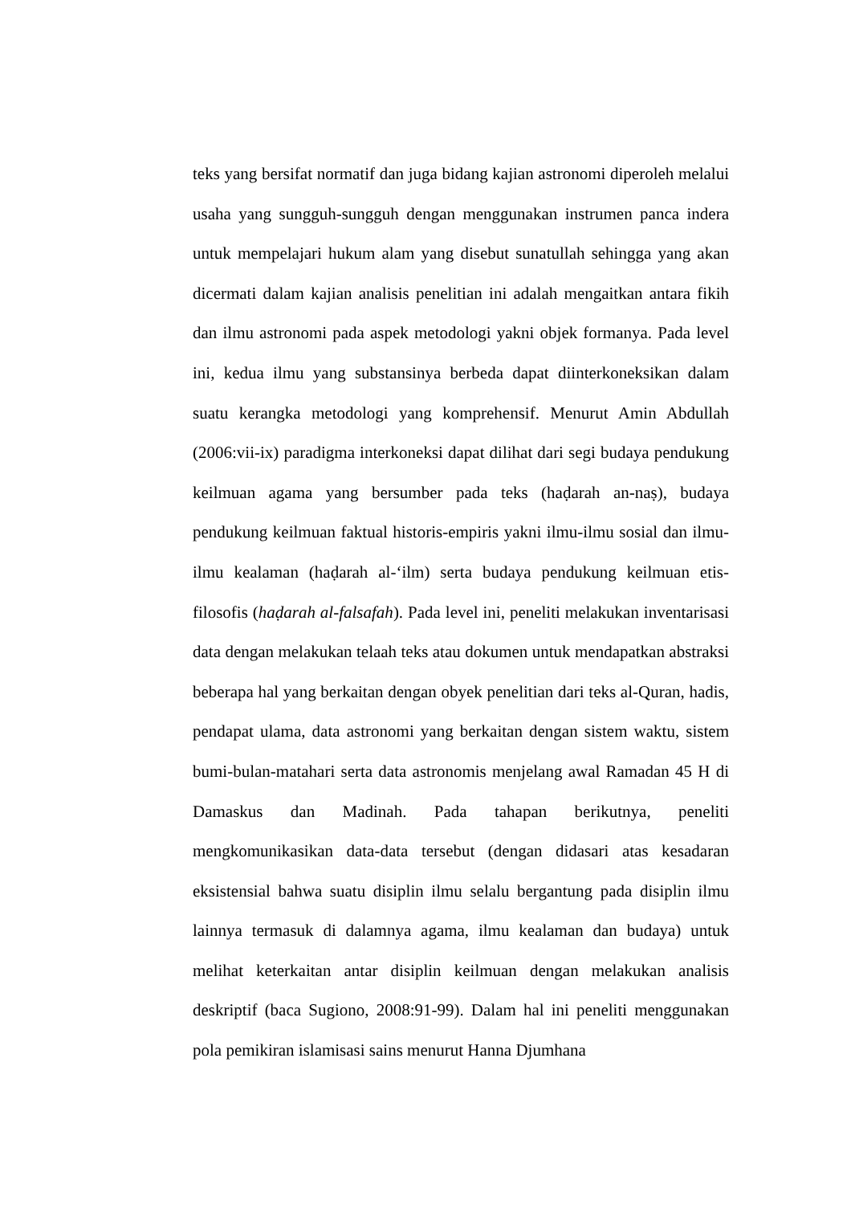teks yang bersifat normatif dan juga bidang kajian astronomi diperoleh melalui usaha yang sungguh-sungguh dengan menggunakan instrumen panca indera untuk mempelajari hukum alam yang disebut sunatullah sehingga yang akan dicermati dalam kajian analisis penelitian ini adalah mengaitkan antara fikih dan ilmu astronomi pada aspek metodologi yakni objek formanya. Pada level ini, kedua ilmu yang substansinya berbeda dapat diinterkoneksikan dalam suatu kerangka metodologi yang komprehensif. Menurut Amin Abdullah (2006:vii-ix) paradigma interkoneksi dapat dilihat dari segi budaya pendukung keilmuan agama yang bersumber pada teks (haḍarah an-naṣ), budaya pendukung keilmuan faktual historis-empiris yakni ilmu-ilmu sosial dan ilmu-ilmu kealaman (haḍarah al-‘ilm) serta budaya pendukung keilmuan etis-filosofis (haḍarah al-falsafah). Pada level ini, peneliti melakukan inventarisasi data dengan melakukan telaah teks atau dokumen untuk mendapatkan abstraksi beberapa hal yang berkaitan dengan obyek penelitian dari teks al-Quran, hadis, pendapat ulama, data astronomi yang berkaitan dengan sistem waktu, sistem bumi-bulan-matahari serta data astronomis menjelang awal Ramadan 45 H di Damaskus dan Madinah. Pada tahapan berikutnya, peneliti mengkomunikasikan data-data tersebut (dengan didasari atas kesadaran eksistensial bahwa suatu disiplin ilmu selalu bergantung pada disiplin ilmu lainnya termasuk di dalamnya agama, ilmu kealaman dan budaya) untuk melihat keterkaitan antar disiplin keilmuan dengan melakukan analisis deskriptif (baca Sugiono, 2008:91-99). Dalam hal ini peneliti menggunakan pola pemikiran islamisasi sains menurut Hanna Djumhana